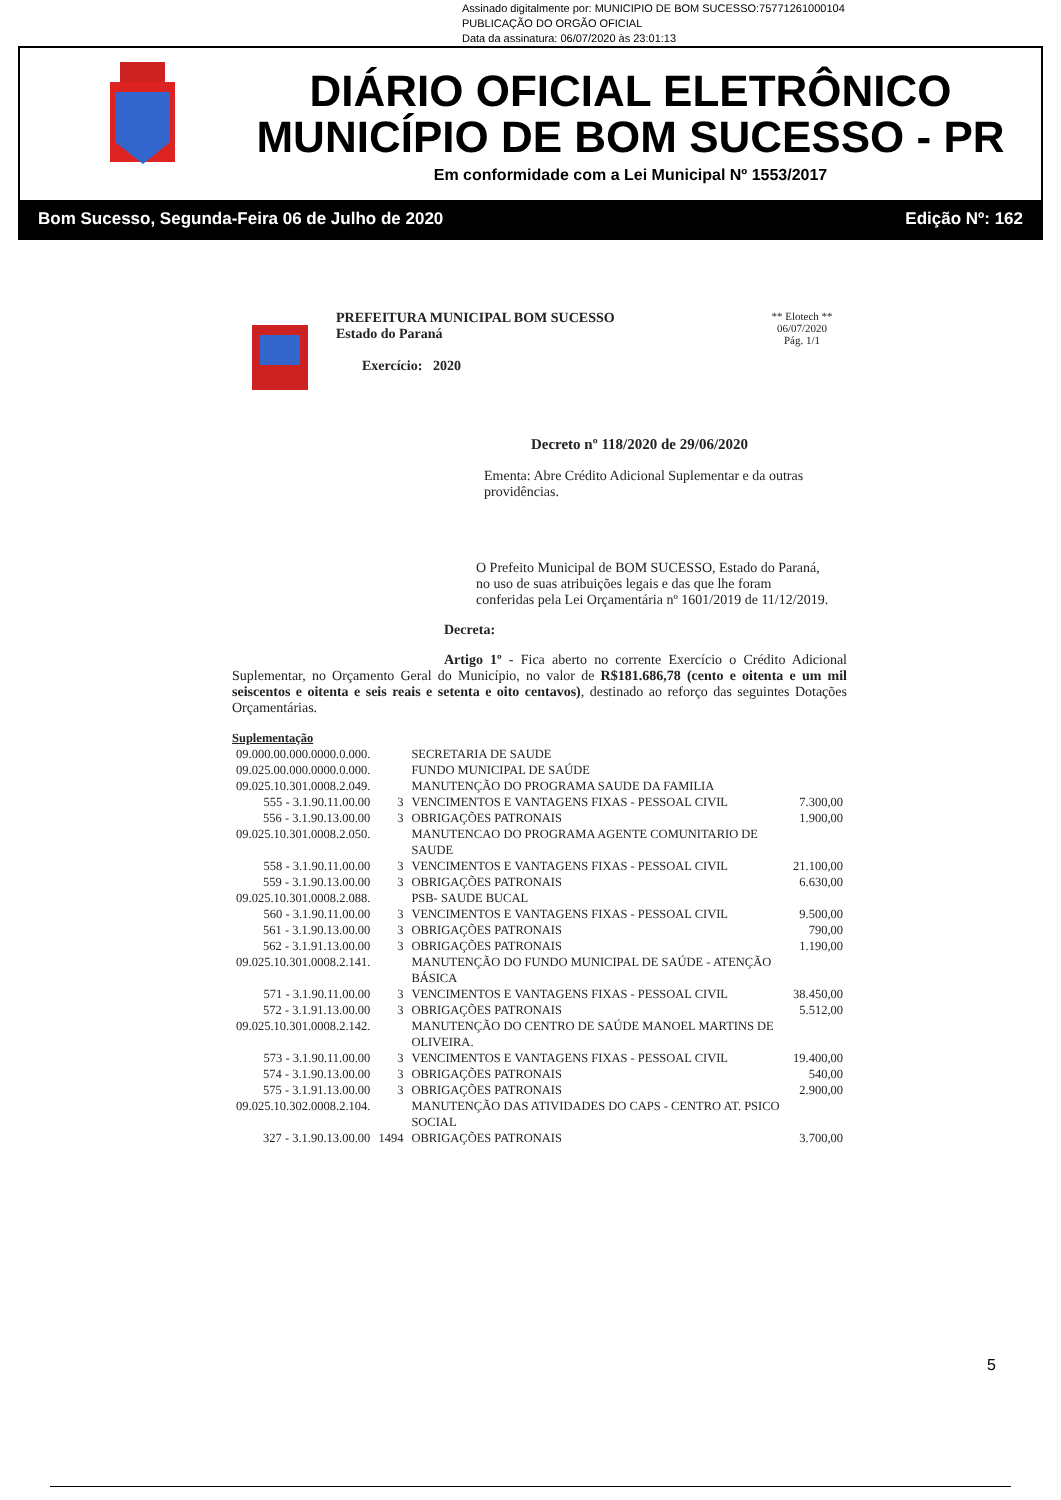Assinado digitalmente por: MUNICIPIO DE BOM SUCESSO:75771261000104
PUBLICAÇÃO DO ORGÃO OFICIAL
Data da assinatura: 06/07/2020 às 23:01:13
DIÁRIO OFICIAL ELETRÔNICO
MUNICÍPIO DE BOM SUCESSO - PR
Em conformidade com a Lei Municipal Nº 1553/2017
Bom Sucesso, Segunda-Feira 06 de Julho de 2020 Edição Nº: 162
PREFEITURA MUNICIPAL BOM SUCESSO
Estado do Paraná
Exercício: 2020
** Elotech **
06/07/2020
Pág. 1/1
Decreto nº 118/2020 de 29/06/2020
Ementa: Abre Crédito Adicional Suplementar e da outras providências.
O Prefeito Municipal de BOM SUCESSO, Estado do Paraná, no uso de suas atribuições legais e das que lhe foram conferidas pela Lei Orçamentária nº 1601/2019 de 11/12/2019.
Decreta:
Artigo 1º - Fica aberto no corrente Exercício o Crédito Adicional Suplementar, no Orçamento Geral do Município, no valor de R$181.686,78 (cento e oitenta e um mil seiscentos e oitenta e seis reais e setenta e oito centavos), destinado ao reforço das seguintes Dotações Orçamentárias.
Suplementação
| 09.000.00.000.0000.0.000. | | SECRETARIA DE SAUDE | |
| 09.025.00.000.0000.0.000. | | FUNDO MUNICIPAL DE SAÚDE | |
| 09.025.10.301.0008.2.049. | | MANUTENÇÃO DO PROGRAMA SAUDE DA FAMILIA | |
| 555 - 3.1.90.11.00.00 | 3 | VENCIMENTOS E VANTAGENS FIXAS - PESSOAL CIVIL | 7.300,00 |
| 556 - 3.1.90.13.00.00 | 3 | OBRIGAÇÕES PATRONAIS | 1.900,00 |
| 09.025.10.301.0008.2.050. | | MANUTENCAO DO PROGRAMA AGENTE COMUNITARIO DE SAUDE | |
| 558 - 3.1.90.11.00.00 | 3 | VENCIMENTOS E VANTAGENS FIXAS - PESSOAL CIVIL | 21.100,00 |
| 559 - 3.1.90.13.00.00 | 3 | OBRIGAÇÕES PATRONAIS | 6.630,00 |
| 09.025.10.301.0008.2.088. | | PSB- SAUDE BUCAL | |
| 560 - 3.1.90.11.00.00 | 3 | VENCIMENTOS E VANTAGENS FIXAS - PESSOAL CIVIL | 9.500,00 |
| 561 - 3.1.90.13.00.00 | 3 | OBRIGAÇÕES PATRONAIS | 790,00 |
| 562 - 3.1.91.13.00.00 | 3 | OBRIGAÇÕES PATRONAIS | 1.190,00 |
| 09.025.10.301.0008.2.141. | | MANUTENÇÃO DO FUNDO MUNICIPAL DE SAÚDE - ATENÇÃO BÁSICA | |
| 571 - 3.1.90.11.00.00 | 3 | VENCIMENTOS E VANTAGENS FIXAS - PESSOAL CIVIL | 38.450,00 |
| 572 - 3.1.91.13.00.00 | 3 | OBRIGAÇÕES PATRONAIS | 5.512,00 |
| 09.025.10.301.0008.2.142. | | MANUTENÇÃO DO CENTRO DE SAÚDE MANOEL MARTINS DE OLIVEIRA. | |
| 573 - 3.1.90.11.00.00 | 3 | VENCIMENTOS E VANTAGENS FIXAS - PESSOAL CIVIL | 19.400,00 |
| 574 - 3.1.90.13.00.00 | 3 | OBRIGAÇÕES PATRONAIS | 540,00 |
| 575 - 3.1.91.13.00.00 | 3 | OBRIGAÇÕES PATRONAIS | 2.900,00 |
| 09.025.10.302.0008.2.104. | | MANUTENÇÃO DAS ATIVIDADES DO CAPS - CENTRO AT. PSICO SOCIAL | |
| 327 - 3.1.90.13.00.00 | 1494 | OBRIGAÇÕES PATRONAIS | 3.700,00 |
5